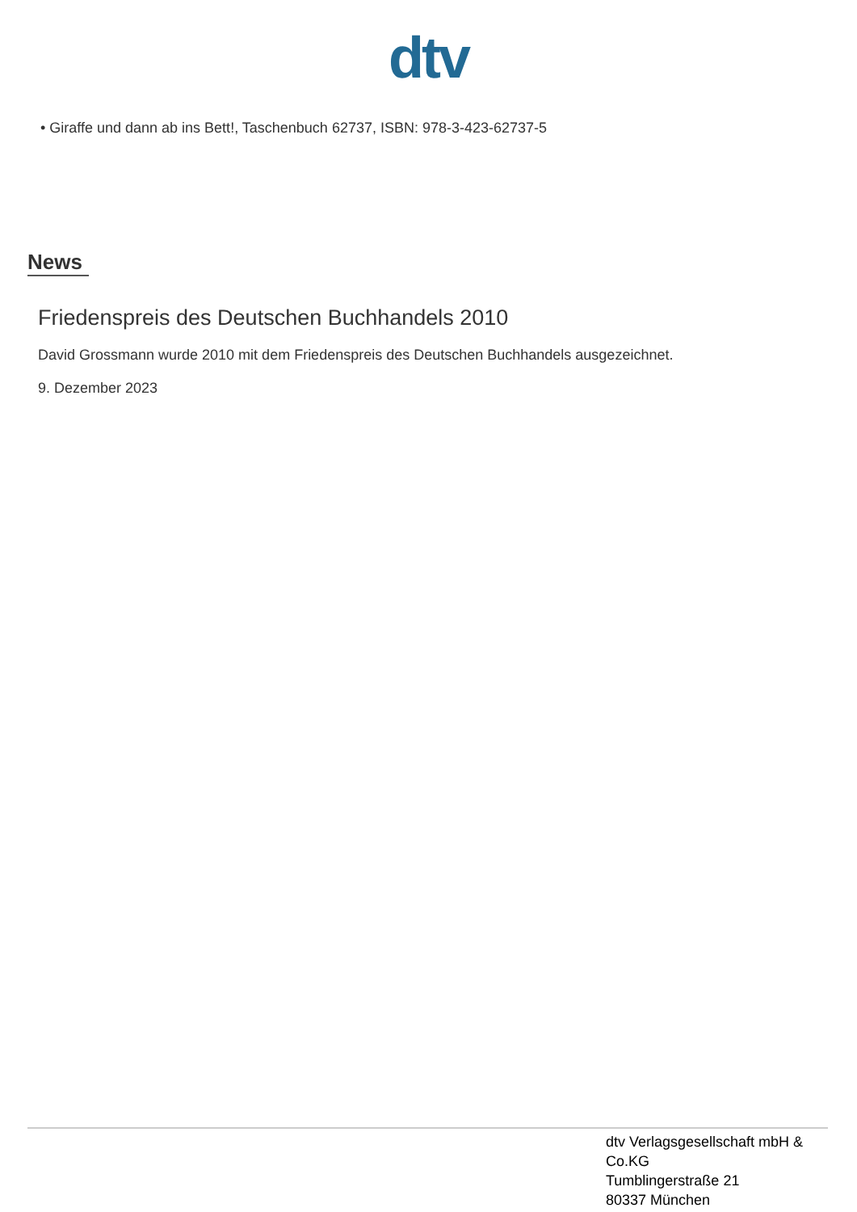dtv
• Giraffe und dann ab ins Bett!, Taschenbuch 62737, ISBN: 978-3-423-62737-5
News
Friedenspreis des Deutschen Buchhandels 2010
David Grossmann wurde 2010 mit dem Friedenspreis des Deutschen Buchhandels ausgezeichnet.
9. Dezember 2023
dtv Verlagsgesellschaft mbH &
Co.KG
Tumblingerstraße 21
80337 München